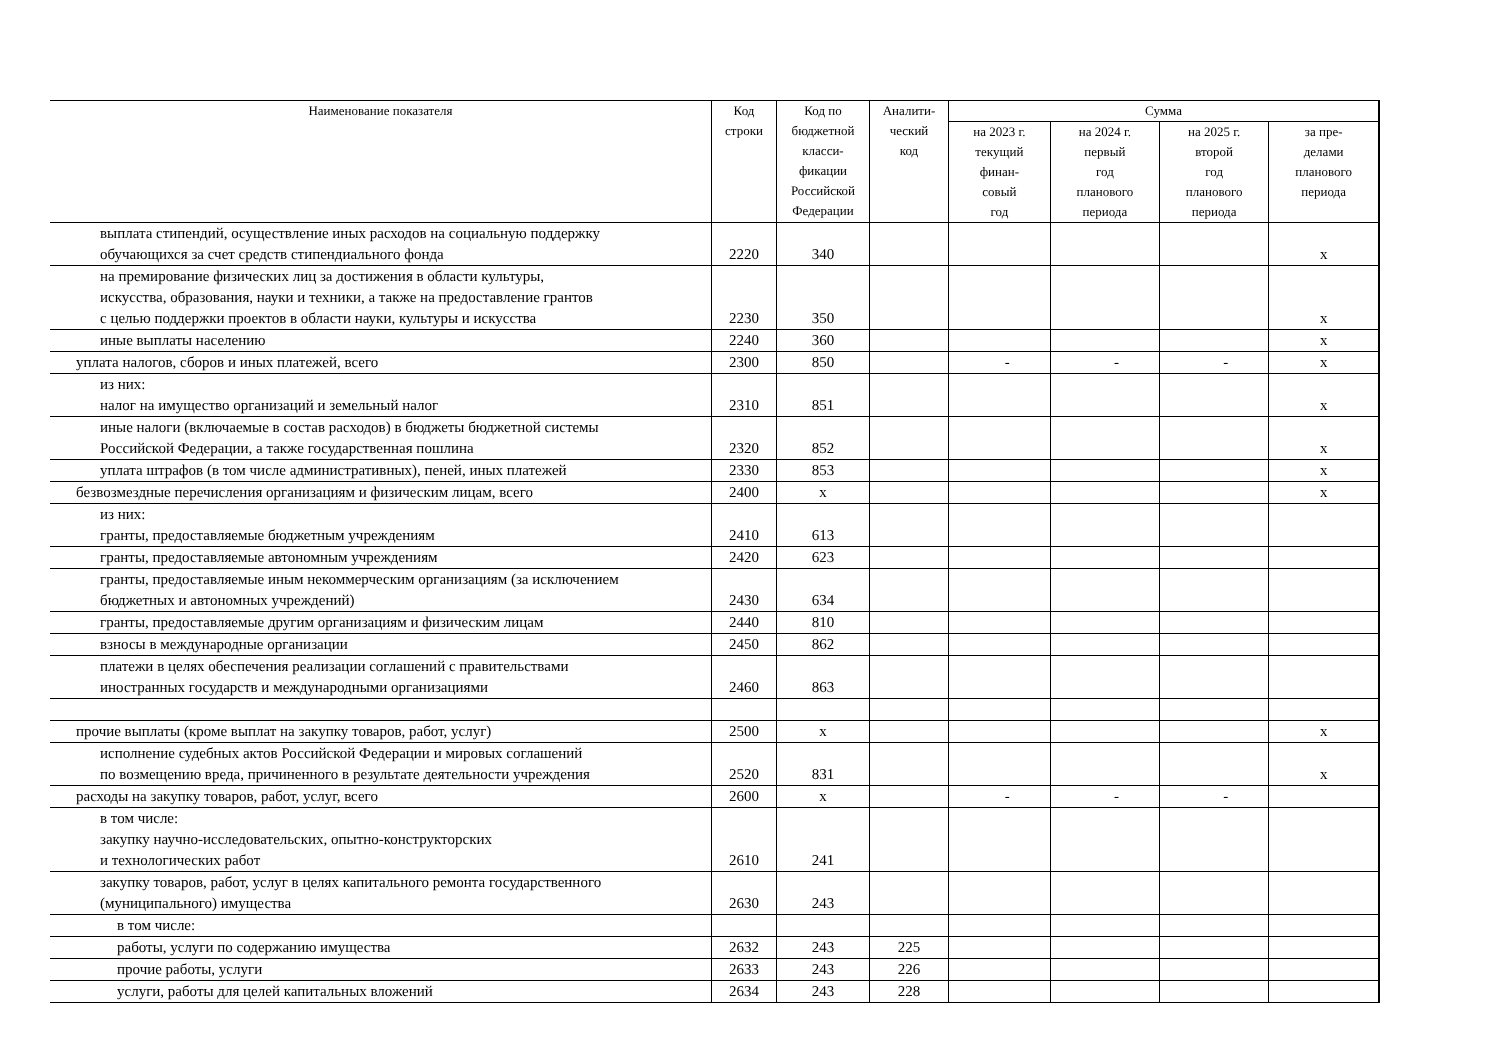| Наименование показателя | Код строки | Код по бюджетной класси- фикации Российской Федерации | Аналити- ческий код | Сумма | | | |
| --- | --- | --- | --- | --- | --- | --- | --- |
| | | | | на 2023 г. текущий финан- совый год | на 2024 г. первый год планового периода | на 2025 г. второй год планового периода | за пре- делами планового периода |
| выплата стипендий, осуществление иных расходов на социальную поддержку обучающихся за счет средств стипендиального фонда | 2220 | 340 | | | | | x |
| на премирование физических лиц за достижения в области культуры, искусства, образования, науки и техники, а также на предоставление грантов с целью поддержки проектов в области науки, культуры и искусства | 2230 | 350 | | | | | x |
| иные выплаты населению | 2240 | 360 | | | | | x |
| уплата налогов, сборов и иных платежей, всего | 2300 | 850 | | - | - | - | x |
| из них: налог на имущество организаций и земельный налог | 2310 | 851 | | | | | x |
| иные налоги (включаемые в состав расходов) в бюджеты бюджетной системы Российской Федерации, а также государственная пошлина | 2320 | 852 | | | | | x |
| уплата штрафов (в том числе административных), пеней, иных платежей | 2330 | 853 | | | | | x |
| безвозмездные перечисления организациям и физическим лицам, всего | 2400 | x | | | | | x |
| из них: гранты, предоставляемые бюджетным учреждениям | 2410 | 613 | | | | | |
| гранты, предоставляемые автономным учреждениям | 2420 | 623 | | | | | |
| гранты, предоставляемые иным некоммерческим организациям (за исключением бюджетных и автономных учреждений) | 2430 | 634 | | | | | |
| гранты, предоставляемые другим организациям и физическим лицам | 2440 | 810 | | | | | |
| взносы в международные организации | 2450 | 862 | | | | | |
| платежи в целях обеспечения реализации соглашений с правительствами иностранных государств и международными организациями | 2460 | 863 | | | | | |
| прочие выплаты (кроме выплат на закупку товаров, работ, услуг) | 2500 | x | | | | | x |
| исполнение судебных актов Российской Федерации и мировых соглашений по возмещению вреда, причиненного в результате деятельности учреждения | 2520 | 831 | | | | | x |
| расходы на закупку товаров, работ, услуг, всего | 2600 | x | | - | - | - | |
| в том числе: закупку научно-исследовательских, опытно-конструкторских и технологических работ | 2610 | 241 | | | | | |
| закупку товаров, работ, услуг в целях капитального ремонта государственного (муниципального) имущества | 2630 | 243 | | | | | |
| в том числе: | | | | | | | |
| работы, услуги по содержанию имущества | 2632 | 243 | 225 | | | | |
| прочие работы, услуги | 2633 | 243 | 226 | | | | |
| услуги, работы для целей капитальных вложений | 2634 | 243 | 228 | | | | |